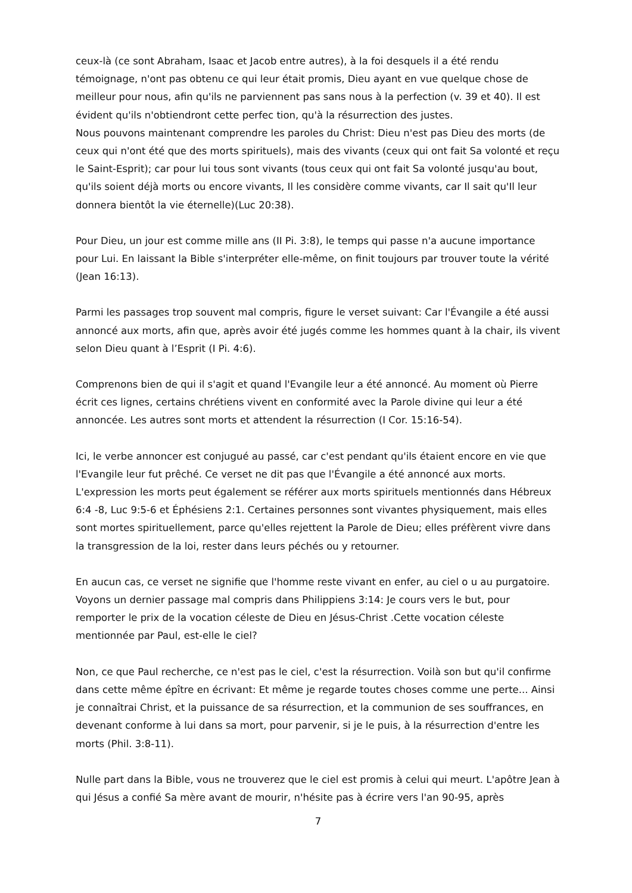ceux-là (ce sont Abraham, Isaac et Jacob entre autres), à la foi desquels il a été rendu témoignage, n'ont pas obtenu ce qui leur était promis, Dieu ayant en vue quelque chose de meilleur pour nous, afin qu'ils ne parviennent pas sans nous à la perfection (v. 39 et 40). Il est évident qu'ils n'obtiendront cette perfec tion, qu'à la résurrection des justes.
Nous pouvons maintenant comprendre les paroles du Christ: Dieu n'est pas Dieu des morts (de ceux qui n'ont été que des morts spirituels), mais des vivants (ceux qui ont fait Sa volonté et reçu le Saint-Esprit); car pour lui tous sont vivants (tous ceux qui ont fait Sa volonté jusqu'au bout, qu'ils soient déjà morts ou encore vivants, Il les considère comme vivants, car Il sait qu'Il leur donnera bientôt la vie éternelle)(Luc 20:38).
Pour Dieu, un jour est comme mille ans (II Pi. 3:8), le temps qui passe n'a aucune importance pour Lui. En laissant la Bible s'interpréter elle-même, on finit toujours par trouver toute la vérité (Jean 16:13).
Parmi les passages trop souvent mal compris, figure le verset suivant: Car l'Évangile a été aussi annoncé aux morts, afin que, après avoir été jugés comme les hommes quant à la chair, ils vivent selon Dieu quant à l’Esprit (I Pi. 4:6).
Comprenons bien de qui il s'agit et quand l'Evangile leur a été annoncé. Au moment où Pierre écrit ces lignes, certains chrétiens vivent en conformité avec la Parole divine qui leur a été annoncée. Les autres sont morts et attendent la résurrection (I Cor. 15:16-54).
Ici, le verbe annoncer est conjugué au passé, car c'est pendant qu'ils étaient encore en vie que l'Evangile leur fut prêché. Ce verset ne dit pas que l'Évangile a été annoncé aux morts. L'expression les morts peut également se référer aux morts spirituels mentionnés dans Hébreux 6:4 -8, Luc 9:5-6 et Éphésiens 2:1. Certaines personnes sont vivantes physiquement, mais elles sont mortes spirituellement, parce qu'elles rejettent la Parole de Dieu; elles préfèrent vivre dans la transgression de la loi, rester dans leurs péchés ou y retourner.
En aucun cas, ce verset ne signifie que l'homme reste vivant en enfer, au ciel o u au purgatoire.
Voyons un dernier passage mal compris dans Philippiens 3:14: Je cours vers le but, pour remporter le prix de la vocation céleste de Dieu en Jésus-Christ .Cette vocation céleste mentionnée par Paul, est-elle le ciel?
Non, ce que Paul recherche, ce n'est pas le ciel, c'est la résurrection. Voilà son but qu'il confirme dans cette même épître en écrivant: Et même je regarde toutes choses comme une perte... Ainsi je connaîtrai Christ, et la puissance de sa résurrection, et la communion de ses souffrances, en devenant conforme à lui dans sa mort, pour parvenir, si je le puis, à la résurrection d'entre les morts (Phil. 3:8-11).
Nulle part dans la Bible, vous ne trouverez que le ciel est promis à celui qui meurt. L'apôtre Jean à qui Jésus a confié Sa mère avant de mourir, n'hésite pas à écrire vers l'an 90-95, après
7